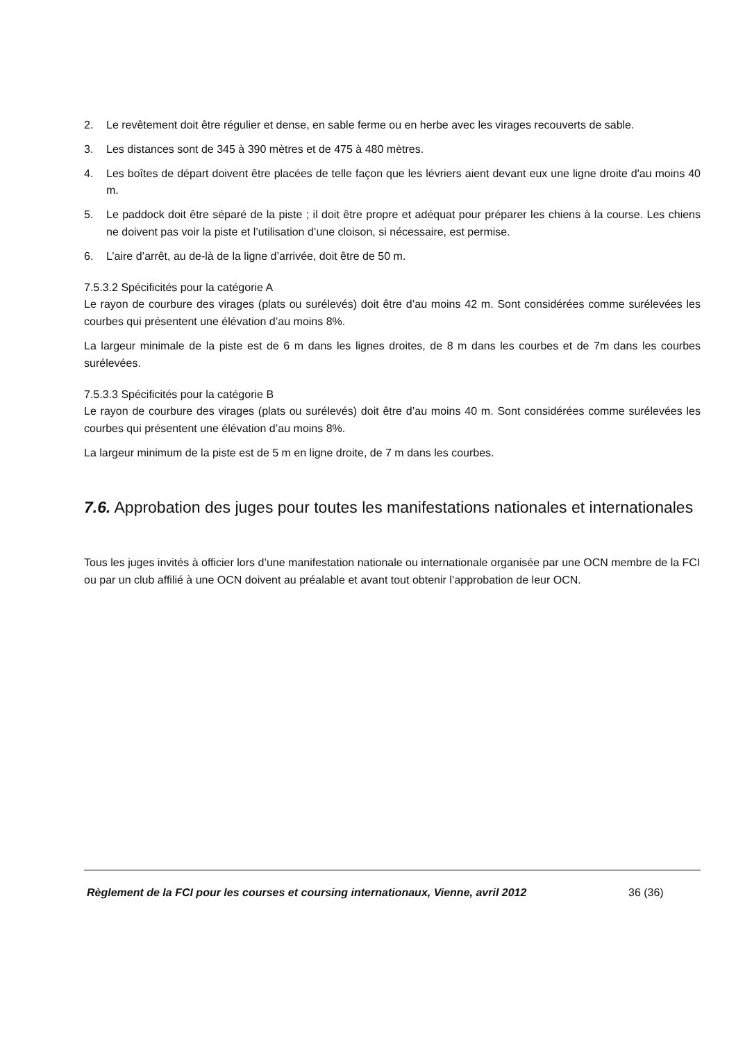2. Le revêtement doit être régulier et dense, en sable ferme ou en herbe avec les virages recouverts de sable.
3. Les distances sont de 345 à 390 mètres et de 475 à 480 mètres.
4. Les boîtes de départ doivent être placées de telle façon que les lévriers aient devant eux une ligne droite d'au moins 40 m.
5. Le paddock doit être séparé de la piste ; il doit être propre et adéquat pour préparer les chiens à la course. Les chiens ne doivent pas voir la piste et l’utilisation d’une cloison, si nécessaire, est permise.
6. L’aire d’arrêt, au de-là de la ligne d’arrivée, doit être de 50 m.
7.5.3.2 Spécificités pour la catégorie A
Le rayon de courbure des virages (plats ou surélevés) doit être d’au moins 42 m. Sont considérées comme surélevées les courbes qui présentent une élévation d’au moins 8%.
La largeur minimale de la piste est de 6 m dans les lignes droites, de 8 m dans les courbes et de 7m dans les courbes surélevées.
7.5.3.3 Spécificités pour la catégorie B
Le rayon de courbure des virages (plats ou surélevés) doit être d’au moins 40 m. Sont considérées comme surélevées les courbes qui présentent une élévation d’au moins 8%.
La largeur minimum de la piste est de 5 m en ligne droite, de 7 m dans les courbes.
7.6. Approbation des juges pour toutes les manifestations nationales et internationales
Tous les juges invités à officier lors d’une manifestation nationale ou internationale organisée par une OCN membre de la FCI ou par un club affilié à une OCN doivent au préalable et avant tout obtenir l’approbation de leur OCN.
Règlement de la FCI pour les courses et coursing internationaux, Vienne, avril 2012 36 (36)